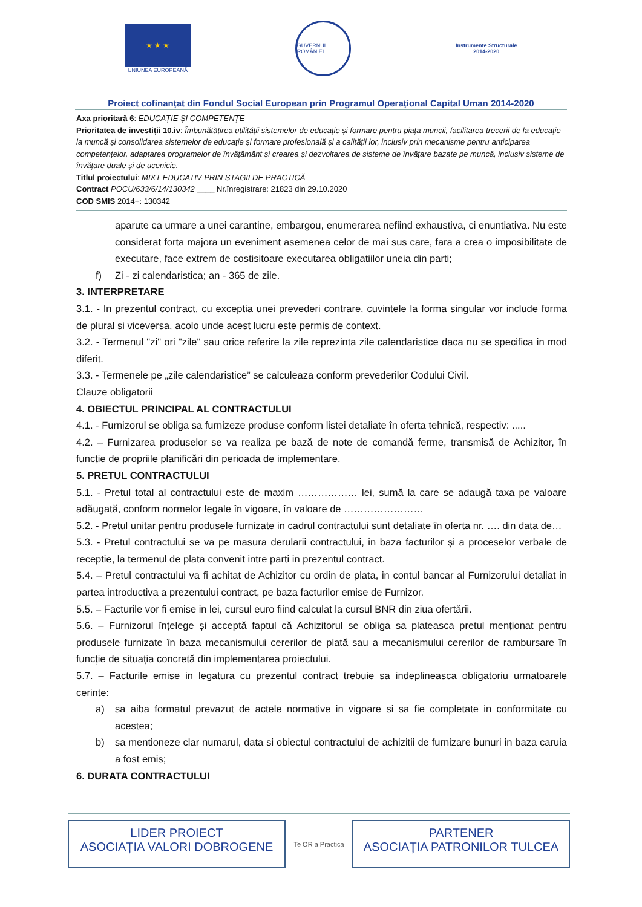★ ★ ★
UNIUNEA EUROPEANĂ
GUVERNUL ROMÂNIEI
Instrumente Structurale
2014-2020
Proiect cofinanțat din Fondul Social European prin Programul Operațional Capital Uman 2014-2020
Axa prioritară 6: EDUCAȚIE ȘI COMPETENȚE
Prioritatea de investiții 10.iv: Îmbunătățirea utilității sistemelor de educație și formare pentru piața muncii, facilitarea trecerii de la educație la muncă și consolidarea sistemelor de educație și formare profesională și a calității lor, inclusiv prin mecanisme pentru anticiparea competențelor, adaptarea programelor de învățământ și crearea și dezvoltarea de sisteme de învățare bazate pe muncă, inclusiv sisteme de învățare duale și de ucenicie.
Titlul proiectului: MIXT EDUCATIV PRIN STAGII DE PRACTICĂ
Contract POCU/633/6/14/130342 ____ Nr.înregistrare: 21823 din 29.10.2020
COD SMIS 2014+: 130342
aparute ca urmare a unei carantine, embargou, enumerarea nefiind exhaustiva, ci enuntiativa. Nu este considerat forta majora un eveniment asemenea celor de mai sus care, fara a crea o imposibilitate de executare, face extrem de costisitoare executarea obligatiilor uneia din parti;
f) Zi - zi calendaristica; an - 365 de zile.
3. INTERPRETARE
3.1. - In prezentul contract, cu exceptia unei prevederi contrare, cuvintele la forma singular vor include forma de plural si viceversa, acolo unde acest lucru este permis de context.
3.2. - Termenul "zi" ori "zile" sau orice referire la zile reprezinta zile calendaristice daca nu se specifica in mod diferit.
3.3. - Termenele pe „zile calendaristice” se calculeaza conform prevederilor Codului Civil.
Clauze obligatorii
4. OBIECTUL PRINCIPAL AL CONTRACTULUI
4.1. - Furnizorul se obliga sa furnizeze produse conform listei detaliate în oferta tehnică, respectiv: .....
4.2. – Furnizarea produselor se va realiza pe bază de note de comandă ferme, transmisă de Achizitor, în funcție de propriile planificări din perioada de implementare.
5. PRETUL CONTRACTULUI
5.1. - Pretul total al contractului este de maxim ……………… lei, sumă la care se adaugă taxa pe valoare adăugată, conform normelor legale în vigoare, în valoare de ……………………
5.2. - Pretul unitar pentru produsele furnizate in cadrul contractului sunt detaliate în oferta nr. …. din data de…
5.3. - Pretul contractului se va pe masura derularii contractului, in baza facturilor și a proceselor verbale de receptie, la termenul de plata convenit intre parti in prezentul contract.
5.4. – Pretul contractului va fi achitat de Achizitor cu ordin de plata, in contul bancar al Furnizorului detaliat in partea introductiva a prezentului contract, pe baza facturilor emise de Furnizor.
5.5. – Facturile vor fi emise in lei, cursul euro fiind calculat la cursul BNR din ziua ofertării.
5.6. – Furnizorul înțelege și acceptă faptul că Achizitorul se obliga sa plateasca pretul menționat pentru produsele furnizate în baza mecanismului cererilor de plată sau a mecanismului cererilor de rambursare în funcție de situația concretă din implementarea proiectului.
5.7. – Facturile emise in legatura cu prezentul contract trebuie sa indeplineasca obligatoriu urmatoarele cerinte:
a) sa aiba formatul prevazut de actele normative in vigoare si sa fie completate in conformitate cu acestea;
b) sa mentioneze clar numarul, data si obiectul contractului de achizitii de furnizare bunuri in baza caruia a fost emis;
6. DURATA CONTRACTULUI
LIDER PROIECT
ASOCIAȚIA VALORI DOBROGENE
Te OR a Practica
PARTENER
ASOCIAȚIA PATRONILOR TULCEA